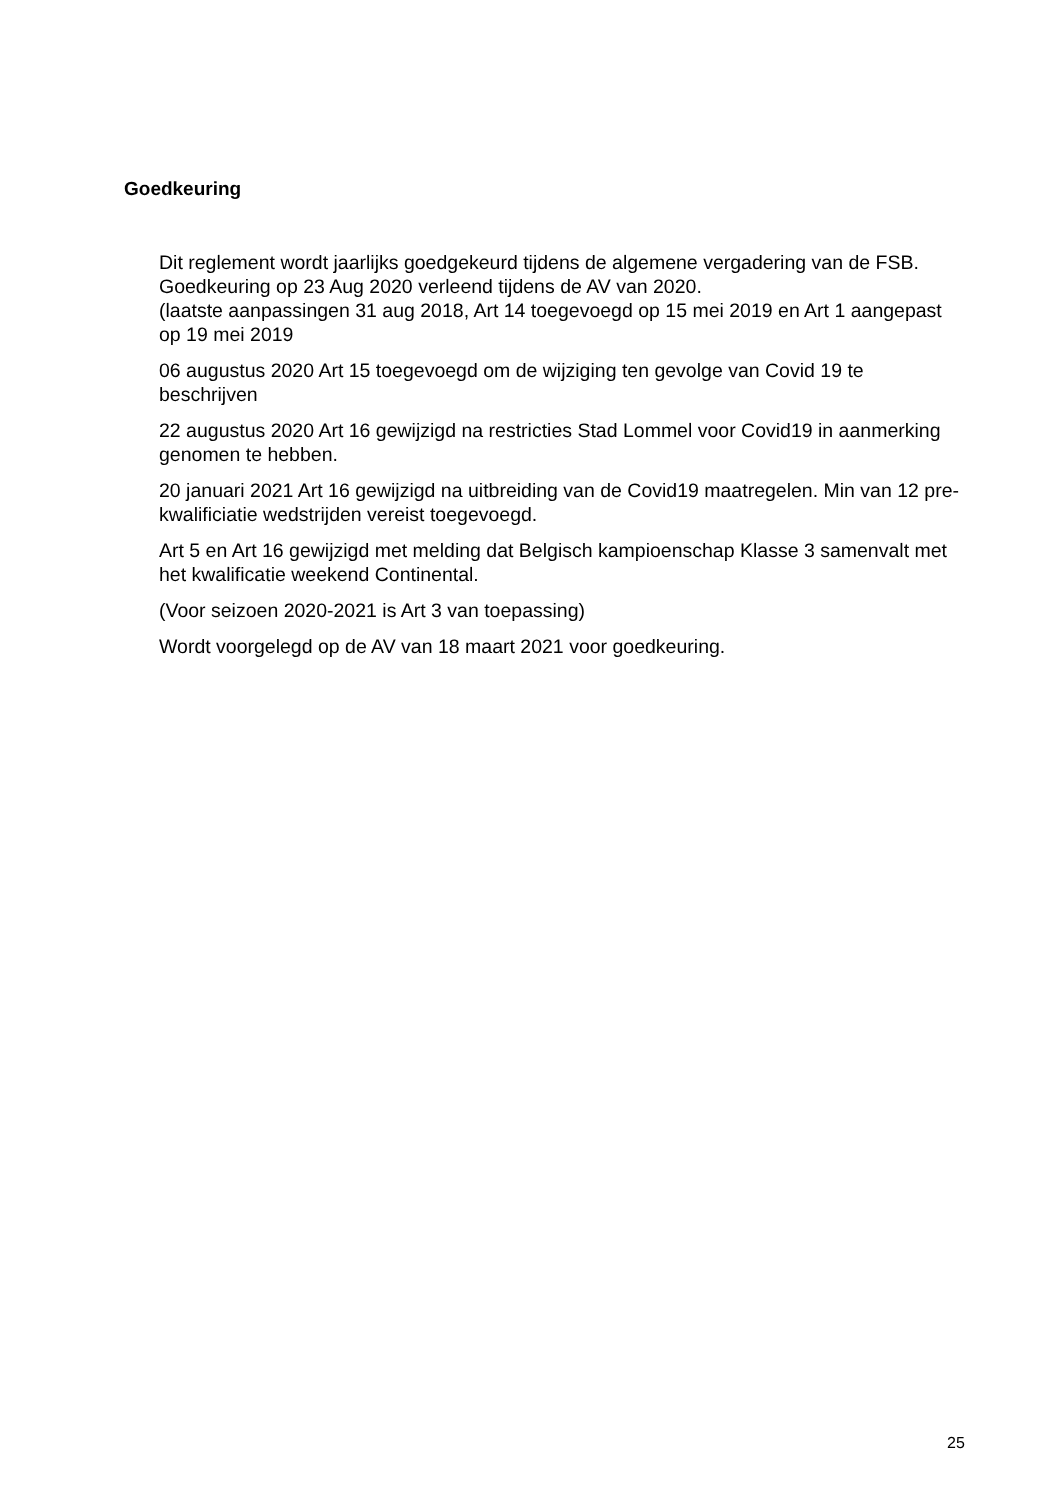Goedkeuring
Dit reglement wordt jaarlijks goedgekeurd tijdens de algemene vergadering van de FSB. Goedkeuring op 23 Aug 2020 verleend tijdens de AV van 2020.
(laatste aanpassingen 31 aug 2018, Art 14 toegevoegd op 15 mei 2019 en Art 1 aangepast op 19 mei 2019
06 augustus 2020 Art 15 toegevoegd om de wijziging ten gevolge van Covid 19 te beschrijven
22 augustus 2020 Art 16 gewijzigd na restricties Stad Lommel voor Covid19 in aanmerking genomen te hebben.
20 januari 2021 Art 16 gewijzigd na uitbreiding van de Covid19 maatregelen. Min van 12 pre-kwalificiatie wedstrijden vereist toegevoegd.
Art 5 en Art 16 gewijzigd met melding dat Belgisch kampioenschap Klasse 3 samenvalt met het kwalificatie weekend Continental.
(Voor seizoen 2020-2021 is Art 3 van toepassing)
Wordt voorgelegd op de AV van 18 maart 2021 voor goedkeuring.
25